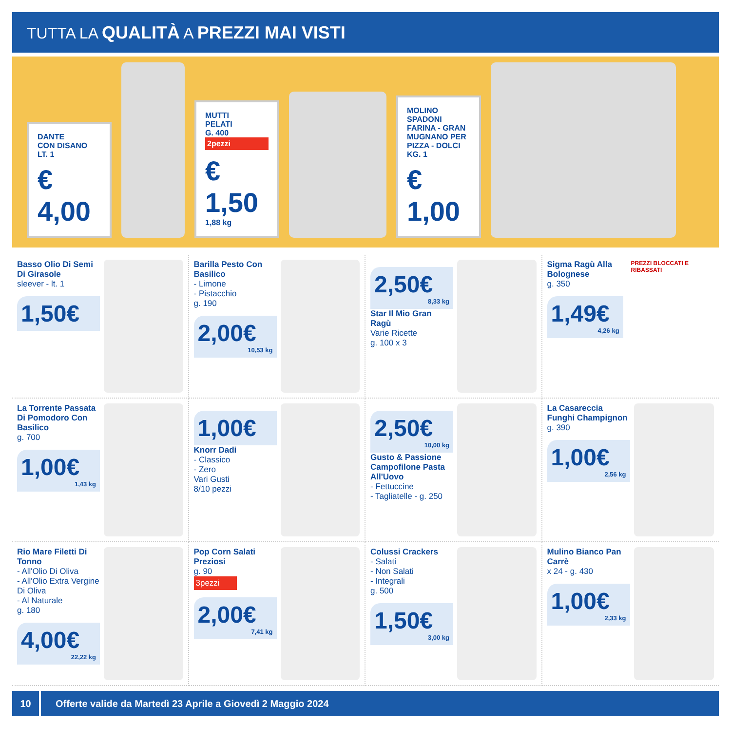TUTTA LA QUALITÀ A PREZZI MAI VISTI
DANTE
CON DISANO
LT. 1
€ 4,00
MUTTI
PELATI
G. 400
2pezzi
€ 1,50
1,88 kg
MOLINO SPADONI FARINA - GRAN MUGNANO PER PIZZA - DOLCI KG. 1
€ 1,00
Basso Olio Di Semi Di Girasole
sleever - lt. 1
1,50€
Barilla Pesto Con Basilico
- Limone
- Pistacchio
g. 190
2,00€
10,53 kg
2,50€
8,33 kg
Star Il Mio Gran Ragù
Varie Ricette
g. 100 x 3
Sigma Ragù Alla Bolognese
g. 350
1,49€
4,26 kg
PREZZI BLOCCATI E RIBASSATI
La Torrente Passata Di Pomodoro Con Basilico
g. 700
1,00€
1,43 kg
1,00€
Knorr Dadi
- Classico
- Zero
Vari Gusti
8/10 pezzi
2,50€
10,00 kg
Gusto & Passione Campofilone Pasta All'Uovo
- Fettuccine
- Tagliatelle - g. 250
La Casareccia Funghi Champignon
g. 390
1,00€
2,56 kg
Rio Mare Filetti Di Tonno
- All'Olio Di Oliva
- All'Olio Extra Vergine Di Oliva
- Al Naturale
g. 180
4,00€
22,22 kg
Pop Corn Salati Preziosi
g. 90
3pezzi
2,00€
7,41 kg
Colussi Crackers
- Salati
- Non Salati
- Integrali
g. 500
1,50€
3,00 kg
Mulino Bianco Pan Carrè
x 24 - g. 430
1,00€
2,33 kg
10 Offerte valide da Martedì 23 Aprile a Giovedì 2 Maggio 2024